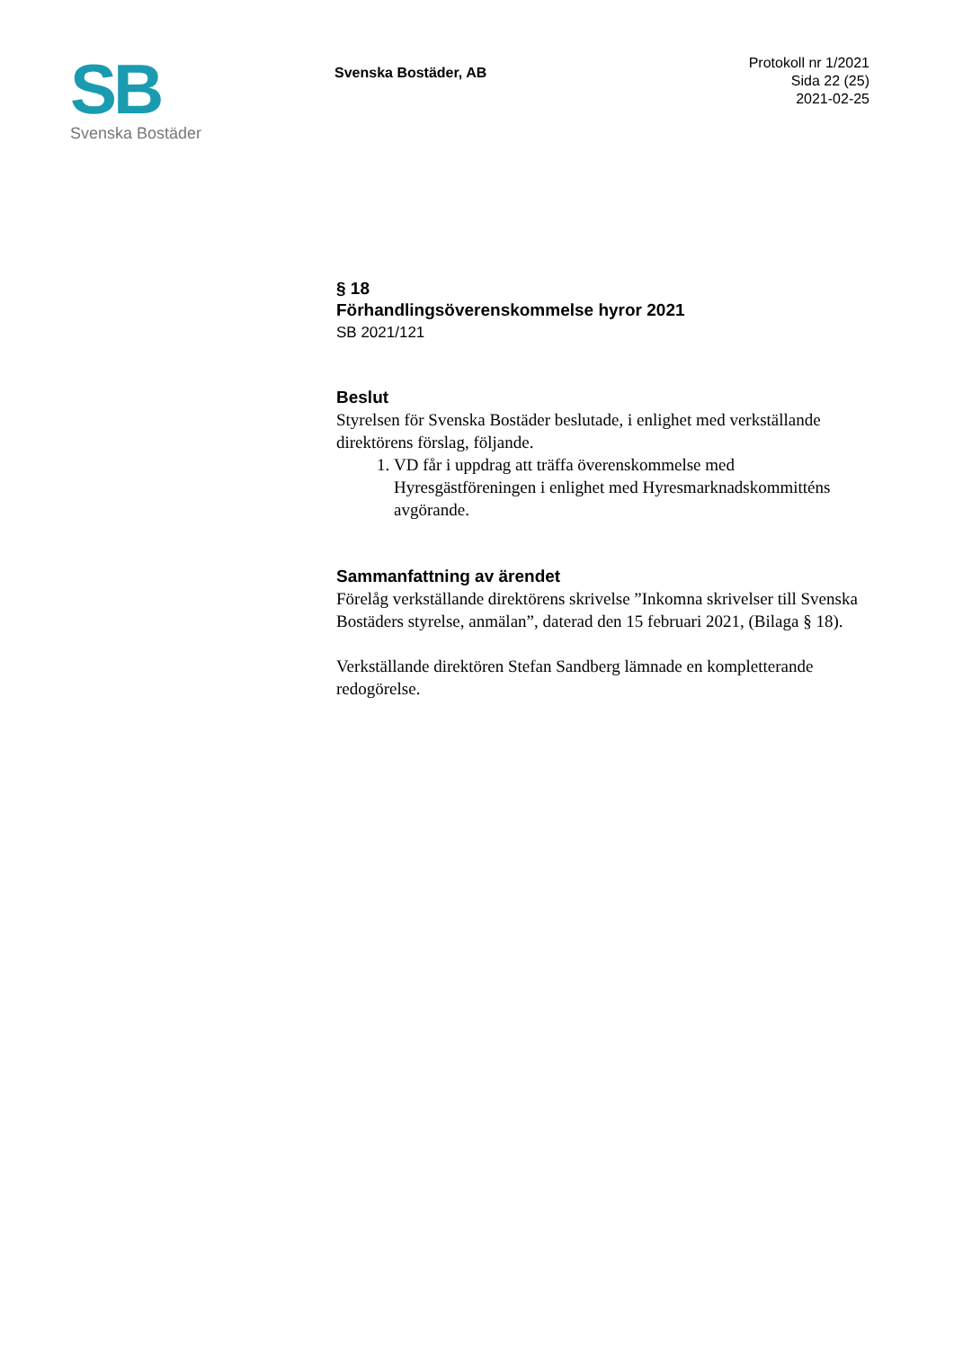SB
Svenska Bostäder
Svenska Bostäder, AB
Protokoll nr 1/2021
Sida 22 (25)
2021-02-25
§ 18
Förhandlingsöverenskommelse hyror 2021
SB 2021/121
Beslut
Styrelsen för Svenska Bostäder beslutade, i enlighet med verkställande direktörens förslag, följande.
1. VD får i uppdrag att träffa överenskommelse med Hyresgästföreningen i enlighet med Hyresmarknadskommitténs avgörande.
Sammanfattning av ärendet
Förelåg verkställande direktörens skrivelse ”Inkomna skrivelser till Svenska Bostäders styrelse, anmälan”, daterad den 15 februari 2021, (Bilaga § 18).
Verkställande direktören Stefan Sandberg lämnade en kompletterande redogörelse.